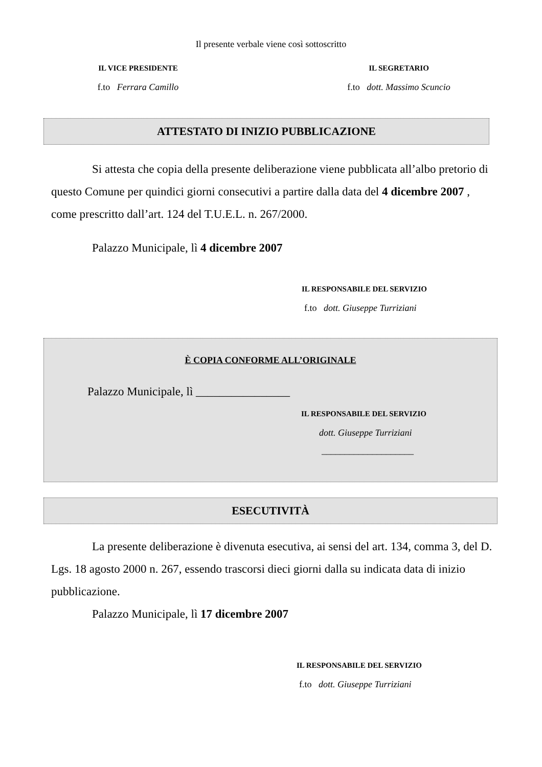Il presente verbale viene così sottoscritto
IL VICE PRESIDENTE
f.to Ferrara Camillo
IL SEGRETARIO
f.to dott. Massimo Scuncio
ATTESTATO DI INIZIO PUBBLICAZIONE
Si attesta che copia della presente deliberazione viene pubblicata all’albo pretorio di questo Comune per quindici giorni consecutivi a partire dalla data del 4 dicembre 2007 , come prescritto dall’art. 124 del T.U.E.L. n. 267/2000.
Palazzo Municipale, lì 4 dicembre 2007
IL RESPONSABILE DEL SERVIZIO
f.to dott. Giuseppe Turriziani
È COPIA CONFORME ALL’ORIGINALE
Palazzo Municipale, lì ________________
IL RESPONSABILE DEL SERVIZIO
dott. Giuseppe Turriziani
____________________
ESECUTIVITÀ
La presente deliberazione è divenuta esecutiva, ai sensi del art. 134, comma 3, del D. Lgs. 18 agosto 2000 n. 267, essendo trascorsi dieci giorni dalla su indicata data di inizio pubblicazione.
Palazzo Municipale, lì 17 dicembre 2007
IL RESPONSABILE DEL SERVIZIO
f.to dott. Giuseppe Turriziani